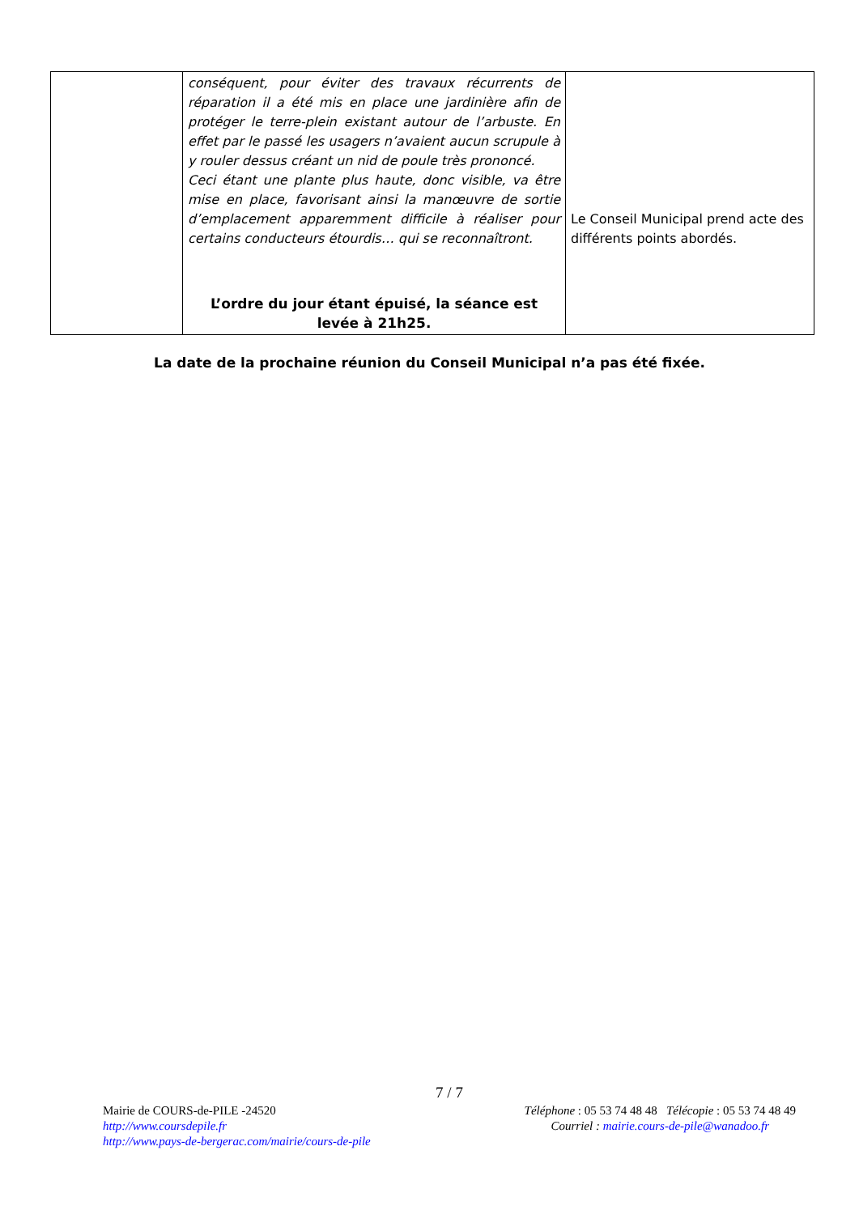| | conséquent, pour éviter des travaux récurrents de réparation il a été mis en place une jardinière afin de protéger le terre-plein existant autour de l’arbuste. En effet par le passé les usagers n’avaient aucun scrupule à y rouler dessus créant un nid de poule très prononcé. Ceci étant une plante plus haute, donc visible, va être mise en place, favorisant ainsi la manœuvre de sortie d’emplacement apparemment difficile à réaliser pour certains conducteurs étourdis… qui se reconnaîtront. L’ordre du jour étant épuisé, la séance est levée à 21h25. | Le Conseil Municipal prend acte des différents points abordés. |
La date de la prochaine réunion du Conseil Municipal n’a pas été fixée.
7 / 7
Mairie de COURS-de-PILE -24520
http://www.coursdepile.fr
http://www.pays-de-bergerac.com/mairie/cours-de-pile
Téléphone : 05 53 74 48 48 Télécopie : 05 53 74 48 49
Courriel : mairie.cours-de-pile@wanadoo.fr